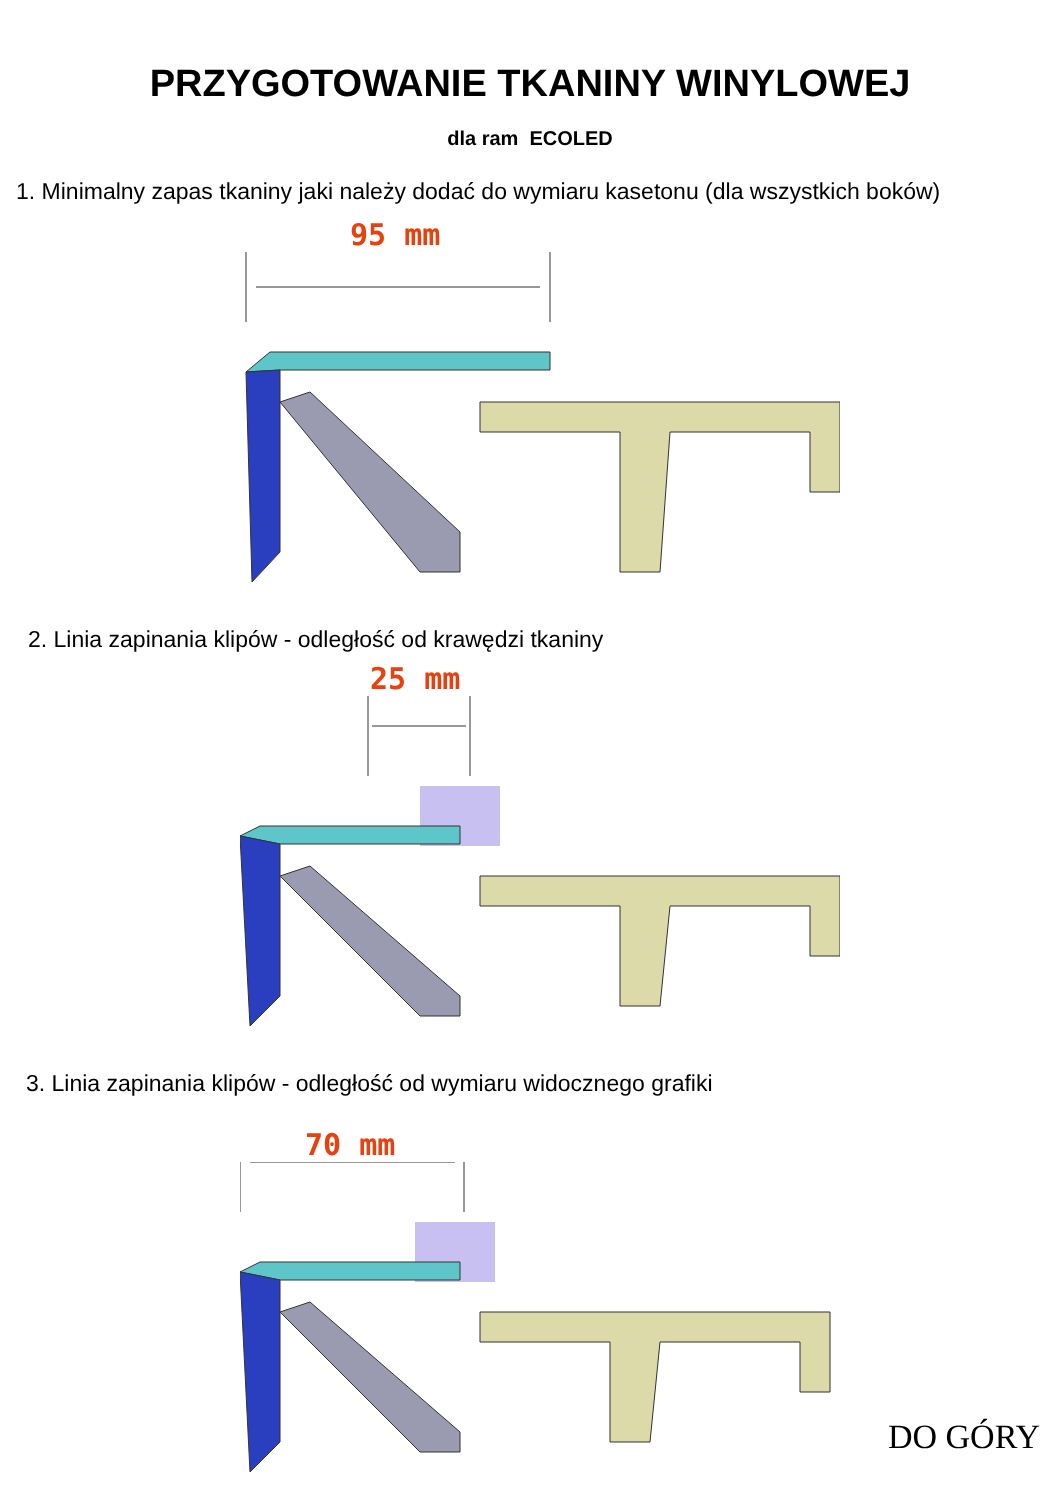PRZYGOTOWANIE TKANINY WINYLOWEJ
dla ram ECOLED
1. Minimalny zapas tkaniny jaki należy dodać do wymiaru kasetonu (dla wszystkich boków)
95 mm
2. Linia zapinania klipów - odległość od krawędzi tkaniny
25 mm
3. Linia zapinania klipów - odległość od wymiaru widocznego grafiki
70 mm
DO GÓRY